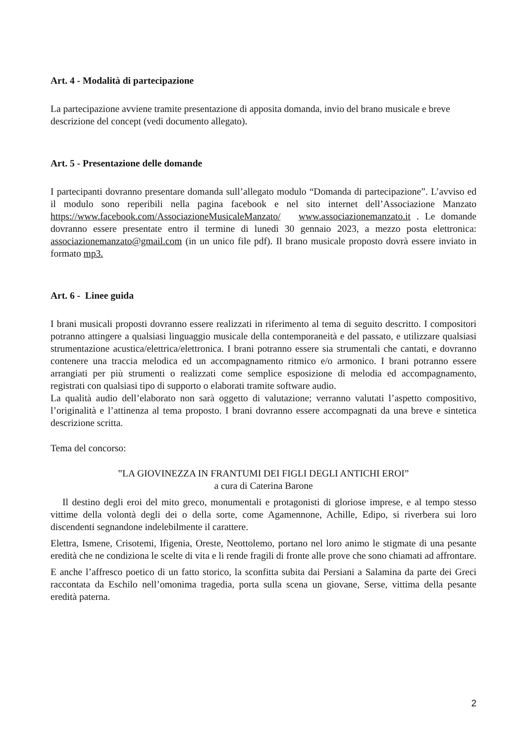Art. 4 - Modalità di partecipazione
La partecipazione avviene tramite presentazione di apposita domanda, invio del brano musicale e breve descrizione del concept (vedi documento allegato).
Art. 5 - Presentazione delle domande
I partecipanti dovranno presentare domanda sull’allegato modulo “Domanda di partecipazione”. L’avviso ed il modulo sono reperibili nella pagina facebook e nel sito internet dell’Associazione Manzato https://www.facebook.com/AssociazioneMusicaleManzato/ www.associazionemanzato.it . Le domande dovranno essere presentate entro il termine di lunedì 30 gennaio 2023, a mezzo posta elettronica: associazionemanzato@gmail.com (in un unico file pdf). Il brano musicale proposto dovrà essere inviato in formato mp3.
Art. 6 - Linee guida
I brani musicali proposti dovranno essere realizzati in riferimento al tema di seguito descritto. I compositori potranno attingere a qualsiasi linguaggio musicale della contemporaneità e del passato, e utilizzare qualsiasi strumentazione acustica/elettrica/elettronica. I brani potranno essere sia strumentali che cantati, e dovranno contenere una traccia melodica ed un accompagnamento ritmico e/o armonico. I brani potranno essere arrangiati per più strumenti o realizzati come semplice esposizione di melodia ed accompagnamento, registrati con qualsiasi tipo di supporto o elaborati tramite software audio.
La qualità audio dell’elaborato non sarà oggetto di valutazione; verranno valutati l’aspetto compositivo, l’originalità e l’attinenza al tema proposto. I brani dovranno essere accompagnati da una breve e sintetica descrizione scritta.
Tema del concorso:
‟LA GIOVINEZZA IN FRANTUMI DEI FIGLI DEGLI ANTICHI EROI”
a cura di Caterina Barone
Il destino degli eroi del mito greco, monumentali e protagonisti di gloriose imprese, e al tempo stesso vittime della volontà degli dei o della sorte, come Agamennone, Achille, Edipo, si riverbera sui loro discendenti segnandone indelebilmente il carattere.
Elettra, Ismene, Crisotemi, Ifigenia, Oreste, Neottolemo, portano nel loro animo le stigmate di una pesante eredità che ne condiziona le scelte di vita e li rende fragili di fronte alle prove che sono chiamati ad affrontare.
E anche l’affresco poetico di un fatto storico, la sconfitta subita dai Persiani a Salamina da parte dei Greci raccontata da Eschilo nell’omonima tragedia, porta sulla scena un giovane, Serse, vittima della pesante eredità paterna.
2